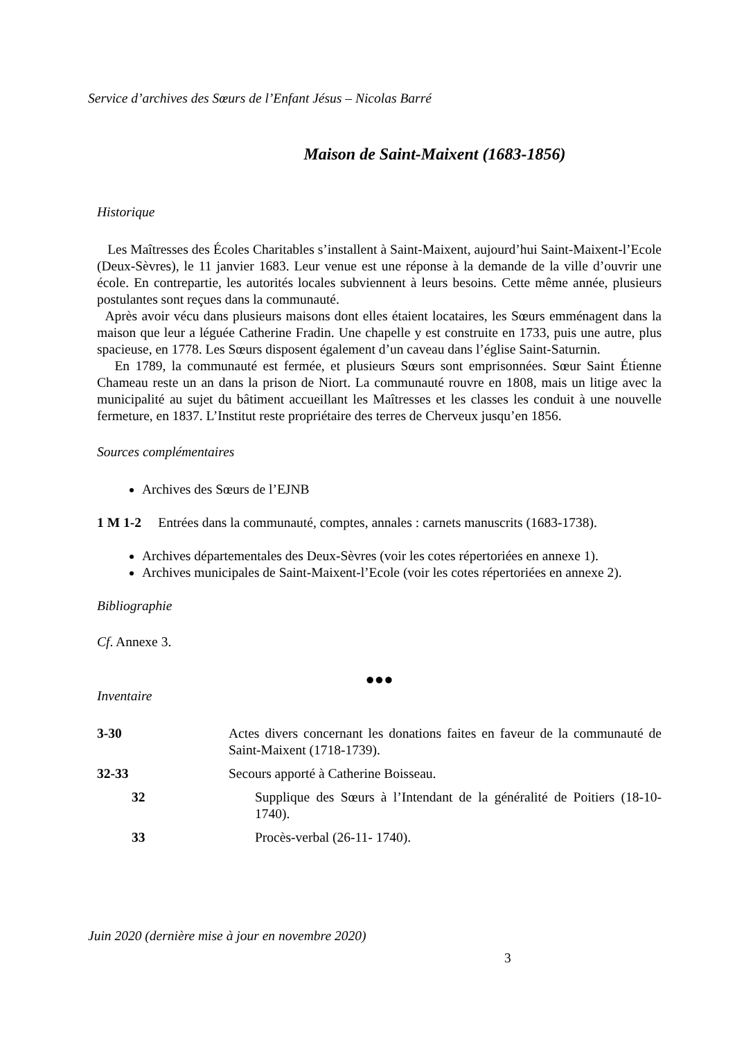Service d’archives des Sœurs de l’Enfant Jésus – Nicolas Barré
Maison de Saint-Maixent (1683-1856)
Historique
Les Maîtresses des Écoles Charitables s’installent à Saint-Maixent, aujourd’hui Saint-Maixent-l’Ecole (Deux-Sèvres), le 11 janvier 1683. Leur venue est une réponse à la demande de la ville d’ouvrir une école. En contrepartie, les autorités locales subviennent à leurs besoins. Cette même année, plusieurs postulantes sont reçues dans la communauté.
Après avoir vécu dans plusieurs maisons dont elles étaient locataires, les Sœurs emménagent dans la maison que leur a léguée Catherine Fradin. Une chapelle y est construite en 1733, puis une autre, plus spacieuse, en 1778. Les Sœurs disposent également d’un caveau dans l’église Saint-Saturnin.
En 1789, la communauté est fermée, et plusieurs Sœurs sont emprisonnées. Sœur Saint Étienne Chameau reste un an dans la prison de Niort. La communauté rouvre en 1808, mais un litige avec la municipalité au sujet du bâtiment accueillant les Maîtresses et les classes les conduit à une nouvelle fermeture, en 1837. L’Institut reste propriétaire des terres de Cherveux jusqu’en 1856.
Sources complémentaires
Archives des Sœurs de l’EJNB
1 M 1-2 Entrées dans la communauté, comptes, annales : carnets manuscrits (1683-1738).
Archives départementales des Deux-Sèvres (voir les cotes répertoriées en annexe 1).
Archives municipales de Saint-Maixent-l’Ecole (voir les cotes répertoriées en annexe 2).
Bibliographie
Cf. Annexe 3.
●●●
Inventaire
| 3-30 | Actes divers concernant les donations faites en faveur de la communauté de Saint-Maixent (1718-1739). | |
| 32-33 | Secours apporté à Catherine Boisseau. | |
| 32 | | Supplique des Sœurs à l’Intendant de la généralité de Poitiers (18-10-1740). |
| 33 | | Procès-verbal (26-11- 1740). |
Juin 2020 (dernière mise à jour en novembre 2020)
3